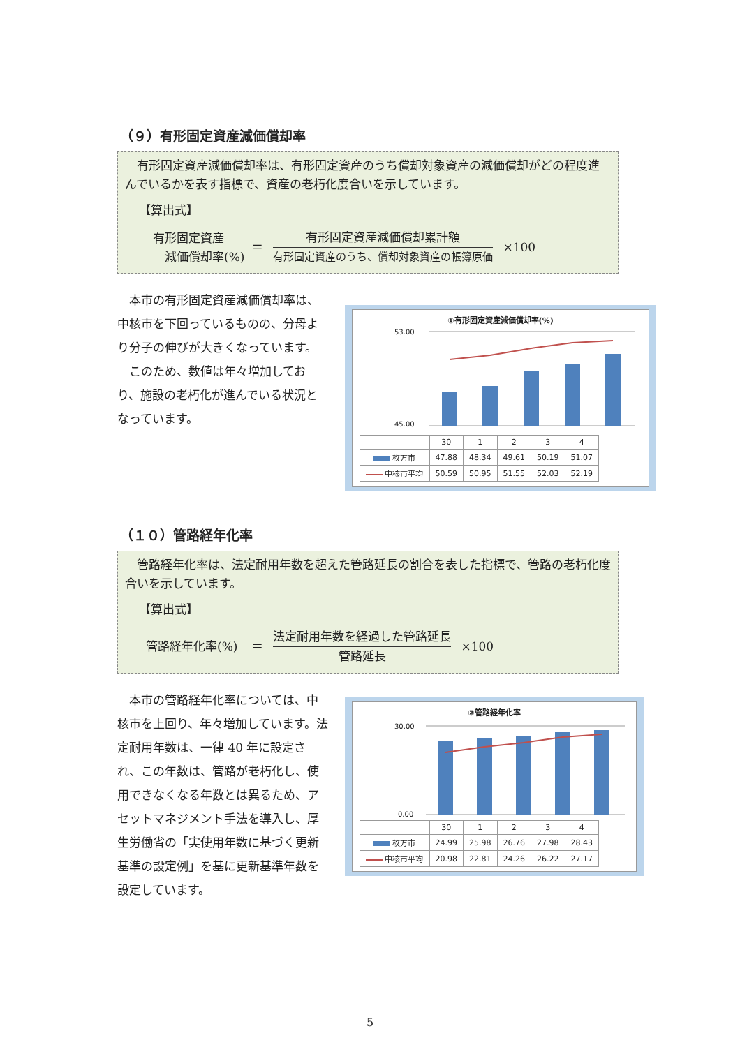（９）有形固定資産減価償却率
　有形固定資産減価償却率は、有形固定資産のうち償却対象資産の減価償却がどの程度進んでいるかを表す指標で、資産の老朽化度合いを示しています。
【算出式】
有形固定資産
　減価償却率(%)
＝
有形固定資産減価償却累計額
有形固定資産のうち、償却対象資産の帳簿原価
×100
　本市の有形固定資産減価償却率は、中核市を下回っているものの、分母より分子の伸びが大きくなっています。
　このため、数値は年々増加しており、施設の老朽化が進んでいる状況となっています。
①有形固定資産減価償却率(%)
53.00
45.00
| | 30 | 1 | 2 | 3 | 4 |
| --- | --- | --- | --- | --- | --- |
| 枚方市 | 47.88 | 48.34 | 49.61 | 50.19 | 51.07 |
| 中核市平均 | 50.59 | 50.95 | 51.55 | 52.03 | 52.19 |
（１０）管路経年化率
　管路経年化率は、法定耐用年数を超えた管路延長の割合を表した指標で、管路の老朽化度合いを示しています。
【算出式】
管路経年化率(%) ＝
法定耐用年数を経過した管路延長
管路延長
×100
　本市の管路経年化率については、中核市を上回り、年々増加しています。法定耐用年数は、一律 40 年に設定され、この年数は、管路が老朽化し、使用できなくなる年数とは異るため、アセットマネジメント手法を導入し、厚生労働省の「実使用年数に基づく更新基準の設定例」を基に更新基準年数を設定しています。
②管路経年化率
30.00
0.00
| | 30 | 1 | 2 | 3 | 4 |
| --- | --- | --- | --- | --- | --- |
| 枚方市 | 24.99 | 25.98 | 26.76 | 27.98 | 28.43 |
| 中核市平均 | 20.98 | 22.81 | 24.26 | 26.22 | 27.17 |
5